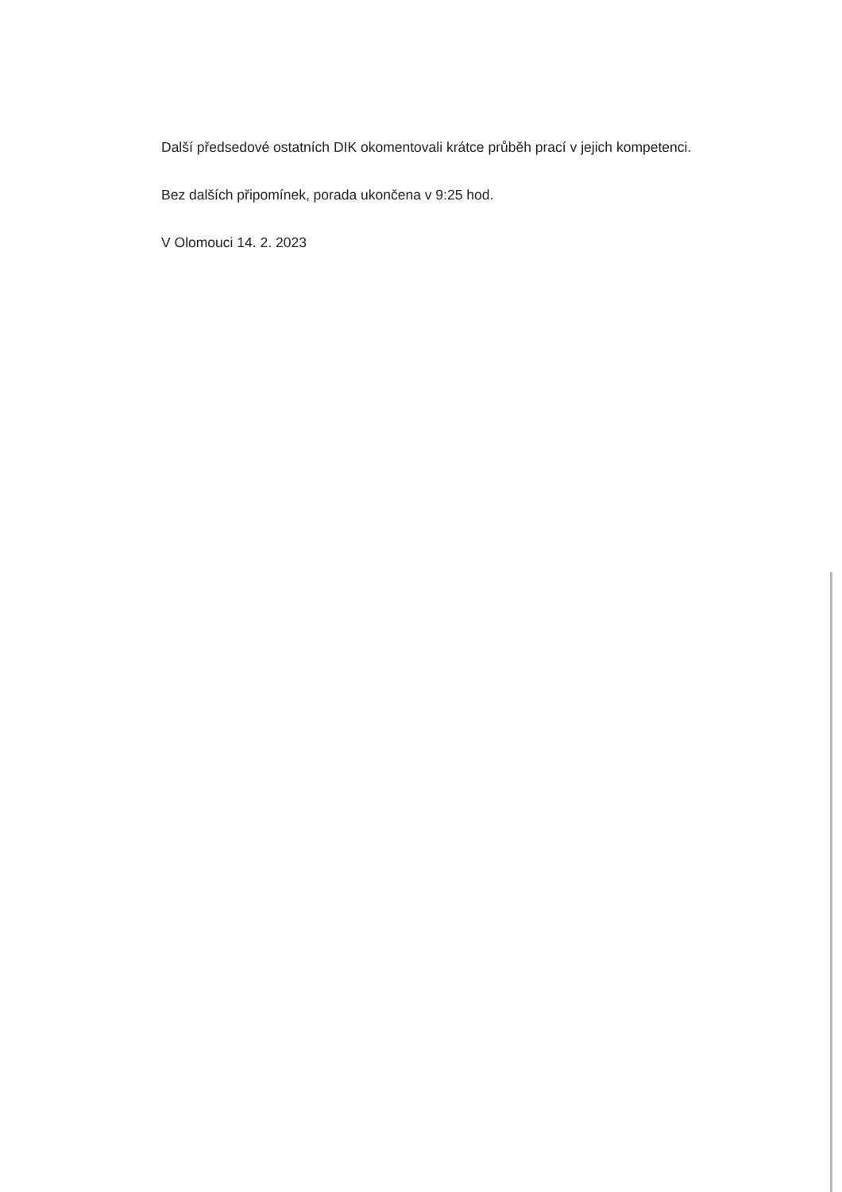Další předsedové ostatních DIK okomentovali krátce průběh prací v jejich kompetenci.
Bez dalších připomínek, porada ukončena v 9:25 hod.
V Olomouci 14. 2. 2023